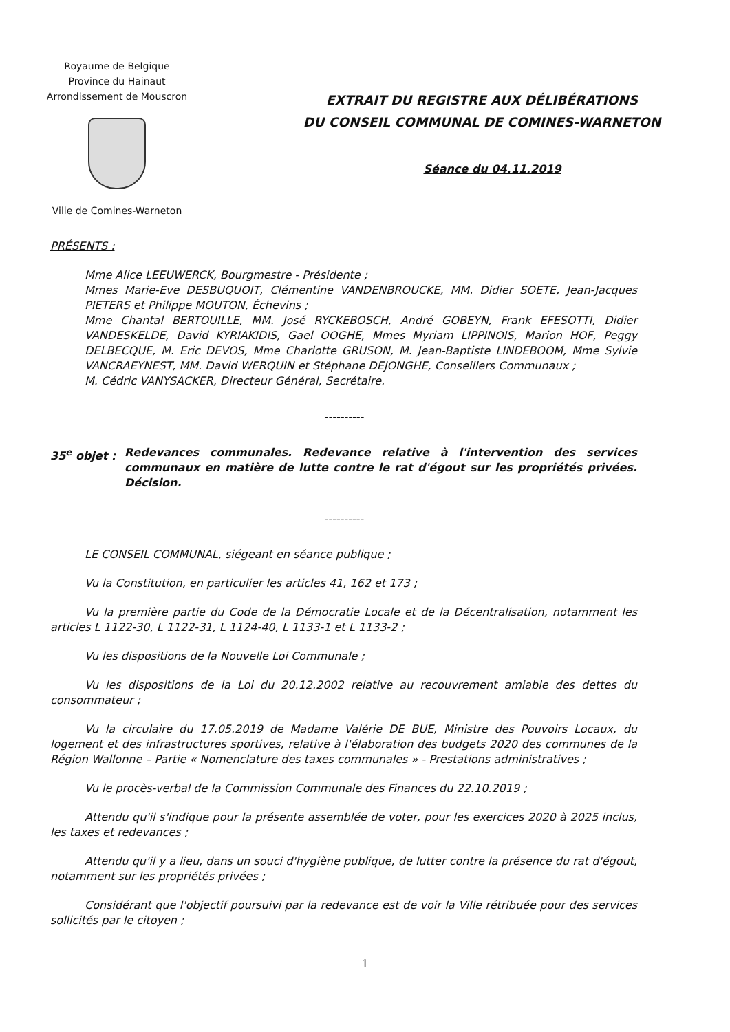Royaume de Belgique
Province du Hainaut
Arrondissement de Mouscron
Ville de Comines-Warneton
EXTRAIT DU REGISTRE AUX DÉLIBÉRATIONS
DU CONSEIL COMMUNAL DE COMINES-WARNETON
Séance du 04.11.2019
PRÉSENTS :
Mme Alice LEEUWERCK, Bourgmestre - Présidente ;
Mmes Marie-Eve DESBUQUOIT, Clémentine VANDENBROUCKE, MM. Didier SOETE, Jean-Jacques PIETERS et Philippe MOUTON, Échevins ;
Mme Chantal BERTOUILLE, MM. José RYCKEBOSCH, André GOBEYN, Frank EFESOTTI, Didier VANDESKELDE, David KYRIAKIDIS, Gael OOGHE, Mmes Myriam LIPPINOIS, Marion HOF, Peggy DELBECQUE, M. Eric DEVOS, Mme Charlotte GRUSON, M. Jean-Baptiste LINDEBOOM, Mme Sylvie VANCRAEYNEST, MM. David WERQUIN et Stéphane DEJONGHE, Conseillers Communaux ;
M. Cédric VANYSACKER, Directeur Général, Secrétaire.
----------
35<sup>e</sup> objet : Redevances communales. Redevance relative à l'intervention des services communaux en matière de lutte contre le rat d'égout sur les propriétés privées. Décision.
----------
LE CONSEIL COMMUNAL, siégeant en séance publique ;
Vu la Constitution, en particulier les articles 41, 162 et 173 ;
Vu la première partie du Code de la Démocratie Locale et de la Décentralisation, notamment les articles L 1122-30, L 1122-31, L 1124-40, L 1133-1 et L 1133-2 ;
Vu les dispositions de la Nouvelle Loi Communale ;
Vu les dispositions de la Loi du 20.12.2002 relative au recouvrement amiable des dettes du consommateur ;
Vu la circulaire du 17.05.2019 de Madame Valérie DE BUE, Ministre des Pouvoirs Locaux, du logement et des infrastructures sportives, relative à l'élaboration des budgets 2020 des communes de la Région Wallonne – Partie « Nomenclature des taxes communales » - Prestations administratives ;
Vu le procès-verbal de la Commission Communale des Finances du 22.10.2019 ;
Attendu qu'il s'indique pour la présente assemblée de voter, pour les exercices 2020 à 2025 inclus, les taxes et redevances ;
Attendu qu'il y a lieu, dans un souci d'hygiène publique, de lutter contre la présence du rat d'égout, notamment sur les propriétés privées ;
Considérant que l'objectif poursuivi par la redevance est de voir la Ville rétribuée pour des services sollicités par le citoyen ;
1